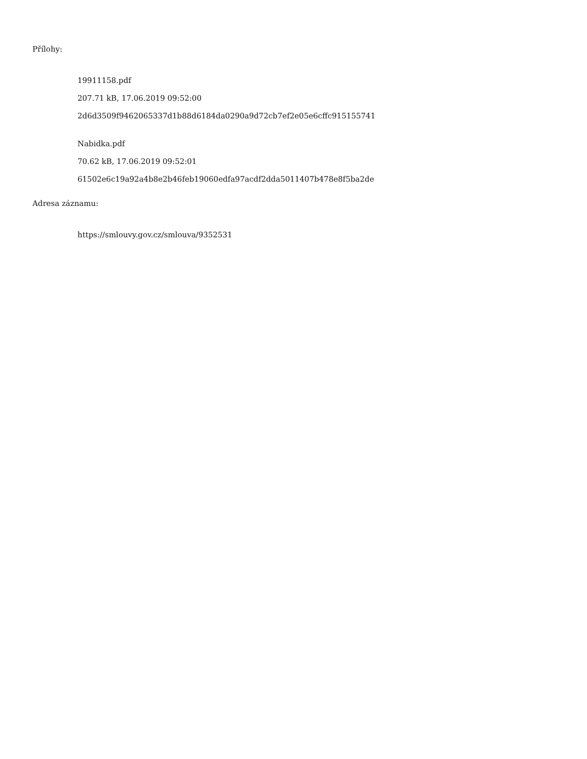Přílohy:
19911158.pdf
207.71 kB, 17.06.2019 09:52:00
2d6d3509f9462065337d1b88d6184da0290a9d72cb7ef2e05e6cffc915155741
Nabidka.pdf
70.62 kB, 17.06.2019 09:52:01
61502e6c19a92a4b8e2b46feb19060edfa97acdf2dda5011407b478e8f5ba2de
Adresa záznamu:
https://smlouvy.gov.cz/smlouva/9352531